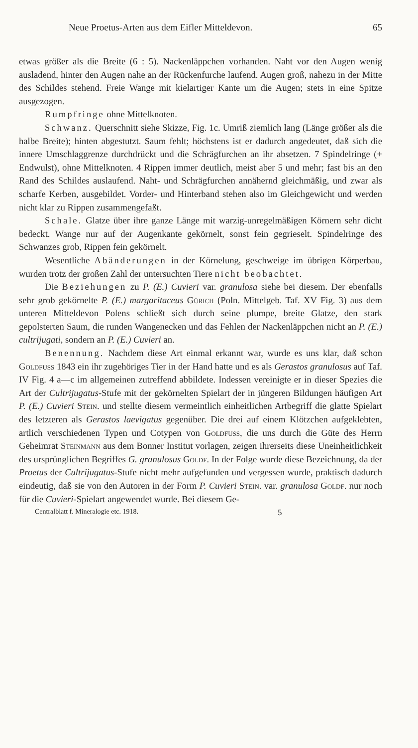Neue Proetus-Arten aus dem Eifler Mitteldevon. 65
etwas größer als die Breite (6 : 5). Nackenläppchen vorhanden. Naht vor den Augen wenig ausladend, hinter den Augen nahe an der Rückenfurche laufend. Augen groß, nahezu in der Mitte des Schildes stehend. Freie Wange mit kielartiger Kante um die Augen; stets in eine Spitze ausgezogen.
Rumpfringe ohne Mittelknoten.
Schwanz. Querschnitt siehe Skizze, Fig. 1c. Umriß ziemlich lang (Länge größer als die halbe Breite); hinten abgestutzt. Saum fehlt; höchstens ist er dadurch angedeutet, daß sich die innere Umschlaggrenze durchdrückt und die Schrägfurchen an ihr absetzen. 7 Spindelringe (+ Endwulst), ohne Mittelknoten. 4 Rippen immer deutlich, meist aber 5 und mehr; fast bis an den Rand des Schildes auslaufend. Naht- und Schrägfurchen annähernd gleichmäßig, und zwar als scharfe Kerben, ausgebildet. Vorder- und Hinterband stehen also im Gleichgewicht und werden nicht klar zu Rippen zusammengefaßt.
Schale. Glatze über ihre ganze Länge mit warzig-unregelmäßigen Körnern sehr dicht bedeckt. Wange nur auf der Augenkante gekörnelt, sonst fein gegrieselt. Spindelringe des Schwanzes grob, Rippen fein gekörnelt.
Wesentliche Abänderungen in der Körnelung, geschweige im übrigen Körperbau, wurden trotz der großen Zahl der untersuchten Tiere nicht beobachtet.
Die Beziehungen zu P. (E.) Cuvieri var. granulosa siehe bei diesem. Der ebenfalls sehr grob gekörnelte P. (E.) margaritaceus Gürich (Poln. Mittelgeb. Taf. XV Fig. 3) aus dem unteren Mitteldevon Polens schließt sich durch seine plumpe, breite Glatze, den stark gepolsterten Saum, die runden Wangenecken und das Fehlen der Nackenläppchen nicht an P. (E.) cultrijugati, sondern an P. (E.) Cuvieri an.
Benennung. Nachdem diese Art einmal erkannt war, wurde es uns klar, daß schon Goldfuss 1843 ein ihr zugehöriges Tier in der Hand hatte und es als Gerastos granulosus auf Taf. IV Fig. 4 a—c im allgemeinen zutreffend abbildete. Indessen vereinigte er in dieser Spezies die Art der Cultrijugatus-Stufe mit der gekörnelten Spielart der in jüngeren Bildungen häufigen Art P. (E.) Cuvieri Stein. und stellte diesem vermeintlich einheitlichen Artbegriff die glatte Spielart des letzteren als Gerastos laevigatus gegenüber. Die drei auf einem Klötzchen aufgeklebten, artlich verschiedenen Typen und Cotypen von Goldfuss, die uns durch die Güte des Herrn Geheimrat Steinmann aus dem Bonner Institut vorlagen, zeigen ihrerseits diese Uneinheitlichkeit des ursprünglichen Begriffes G. granulosus Goldf. In der Folge wurde diese Bezeichnung, da der Proetus der Cultrijugatus-Stufe nicht mehr aufgefunden und vergessen wurde, praktisch dadurch eindeutig, daß sie von den Autoren in der Form P. Cuvieri Stein. var. granulosa Goldf. nur noch für die Cuvieri-Spielart angewendet wurde. Bei diesem Ge-
Centralblatt f. Mineralogie etc. 1918. 5